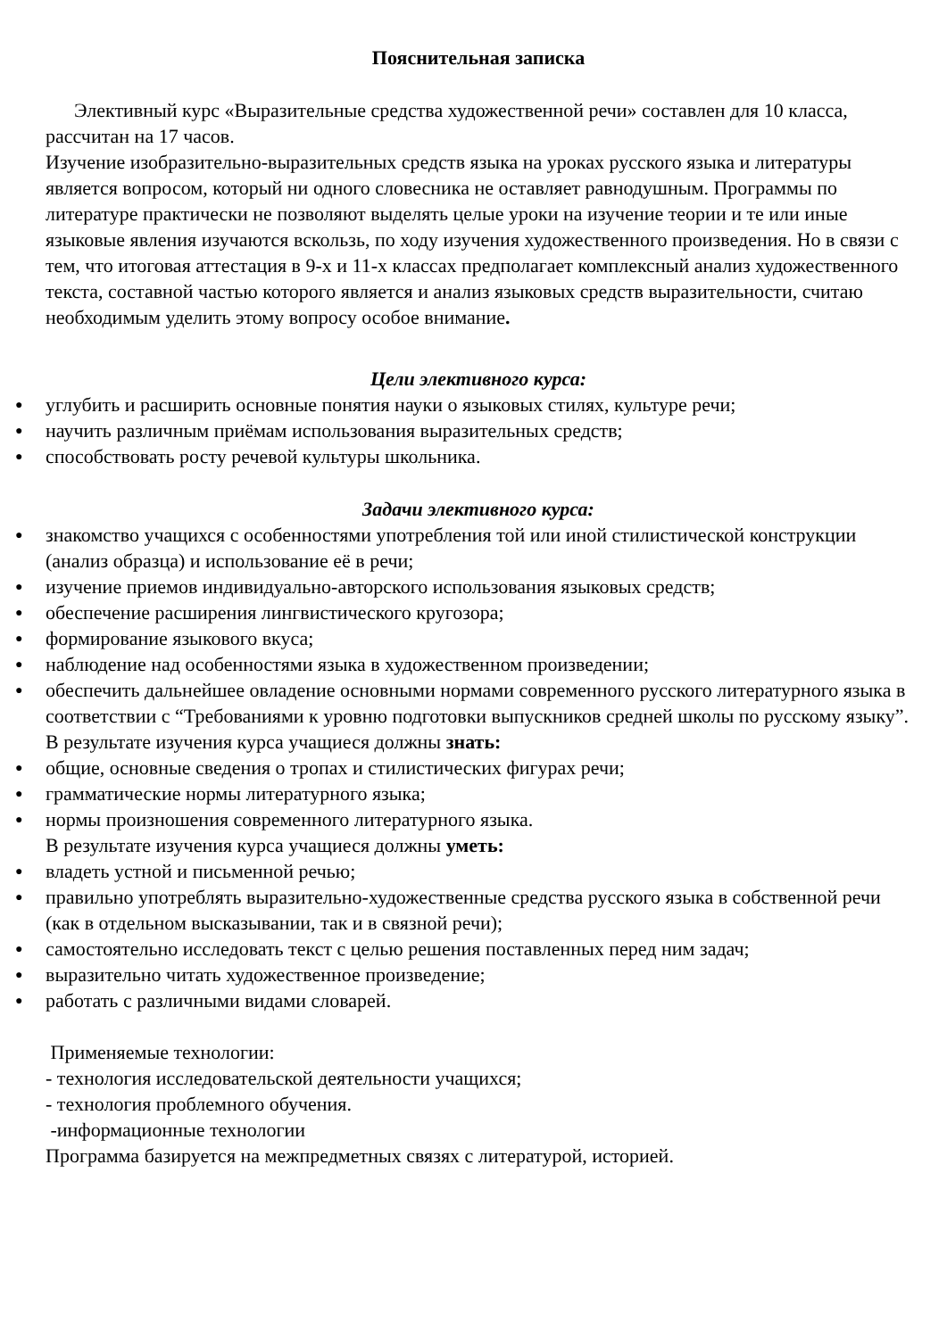Пояснительная записка
Элективный курс «Выразительные средства художественной речи» составлен для 10 класса, рассчитан на 17 часов.
Изучение изобразительно-выразительных средств языка на уроках русского языка и литературы является вопросом, который ни одного словесника не оставляет равнодушным. Программы по литературе практически не позволяют выделять целые уроки на изучение теории и те или иные языковые явления изучаются вскользь, по ходу изучения художественного произведения. Но в связи с тем, что итоговая аттестация в 9-х и 11-х классах предполагает комплексный анализ художественного текста, составной частью которого является и анализ языковых средств выразительности, считаю необходимым уделить этому вопросу особое внимание.
Цели элективного курса:
● углубить и расширить основные понятия науки о языковых стилях, культуре речи;
● научить различным приёмам использования выразительных средств;
● способствовать росту речевой культуры школьника.
Задачи элективного курса:
● знакомство учащихся с особенностями употребления той или иной стилистической конструкции (анализ образца) и использование её в речи;
● изучение приемов индивидуально-авторского использования языковых средств;
● обеспечение расширения лингвистического кругозора;
● формирование языкового вкуса;
● наблюдение над особенностями языка в художественном произведении;
● обеспечить дальнейшее овладение основными нормами современного русского литературного языка в соответствии с “Требованиями к уровню подготовки выпускников средней школы по русскому языку”.
В результате изучения курса учащиеся должны знать:
● общие, основные сведения о тропах и стилистических фигурах речи;
● грамматические нормы литературного языка;
● нормы произношения современного литературного языка.
В результате изучения курса учащиеся должны уметь:
● владеть устной и письменной речью;
● правильно употреблять выразительно-художественные средства русского языка в собственной речи (как в отдельном высказывании, так и в связной речи);
● самостоятельно исследовать текст с целью решения поставленных перед ним задач;
● выразительно читать художественное произведение;
● работать с различными видами словарей.
Применяемые технологии:
- технология исследовательской деятельности учащихся;
- технология проблемного обучения.
-информационные технологии
Программа базируется на межпредметных связях с литературой, историей.